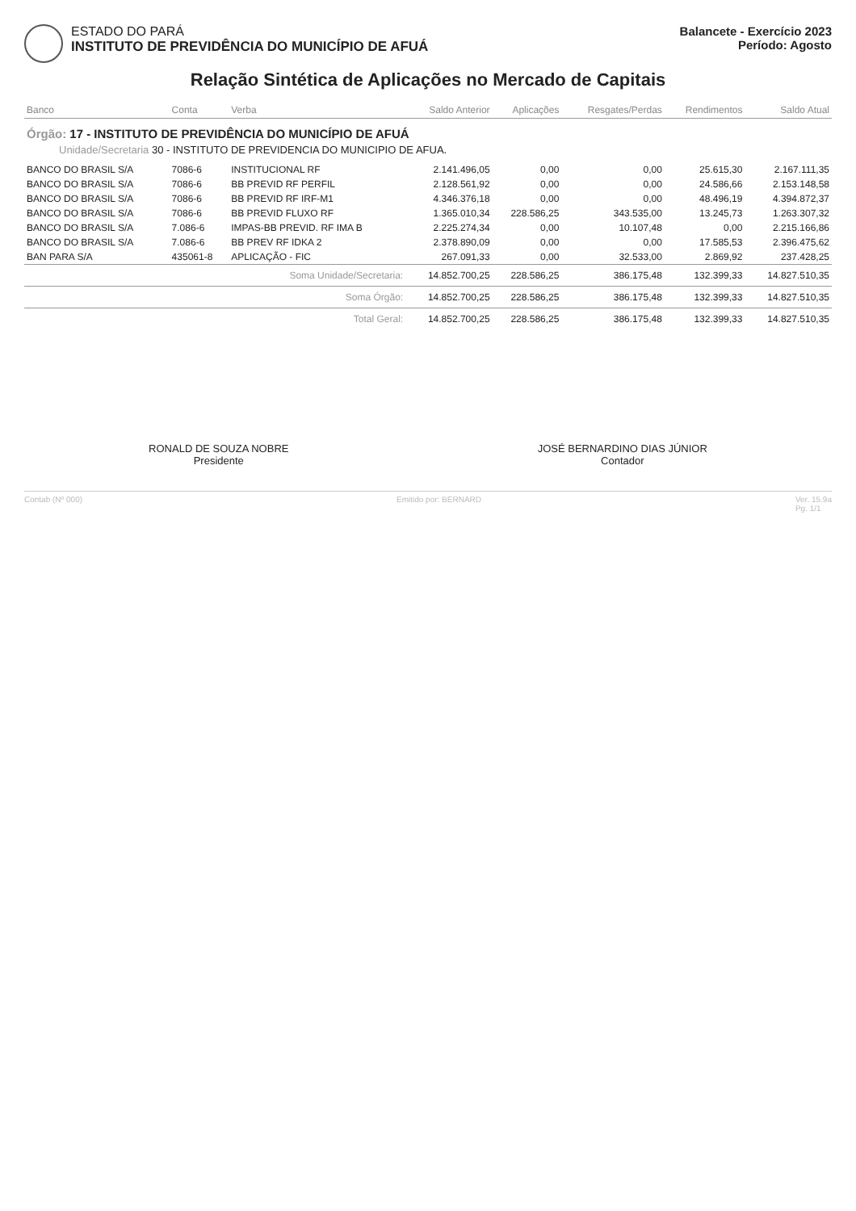ESTADO DO PARÁ
INSTITUTO DE PREVIDÊNCIA DO MUNICÍPIO DE AFUÁ
Balancete - Exercício 2023
Período: Agosto
Relação Sintética de Aplicações no Mercado de Capitais
| Banco | Conta | Verba | Saldo Anterior | Aplicações | Resgates/Perdas | Rendimentos | Saldo Atual |
| --- | --- | --- | --- | --- | --- | --- | --- |
| Órgão: 17 - INSTITUTO DE PREVIDÊNCIA DO MUNICÍPIO DE AFUÁ Unidade/Secretaria 30 - INSTITUTO DE PREVIDENCIA DO MUNICIPIO DE AFUA. | | | | | | | |
| BANCO DO BRASIL S/A | 7086-6 | INSTITUCIONAL RF | 2.141.496,05 | 0,00 | 0,00 | 25.615,30 | 2.167.111,35 |
| BANCO DO BRASIL S/A | 7086-6 | BB PREVID RF PERFIL | 2.128.561,92 | 0,00 | 0,00 | 24.586,66 | 2.153.148,58 |
| BANCO DO BRASIL S/A | 7086-6 | BB PREVID RF IRF-M1 | 4.346.376,18 | 0,00 | 0,00 | 48.496,19 | 4.394.872,37 |
| BANCO DO BRASIL S/A | 7086-6 | BB PREVID FLUXO RF | 1.365.010,34 | 228.586,25 | 343.535,00 | 13.245,73 | 1.263.307,32 |
| BANCO DO BRASIL S/A | 7.086-6 | IMPAS-BB PREVID. RF IMA B | 2.225.274,34 | 0,00 | 10.107,48 | 0,00 | 2.215.166,86 |
| BANCO DO BRASIL S/A | 7.086-6 | BB PREV RF IDKA 2 | 2.378.890,09 | 0,00 | 0,00 | 17.585,53 | 2.396.475,62 |
| BAN PARA S/A | 435061-8 | APLICAÇÃO - FIC | 267.091,33 | 0,00 | 32.533,00 | 2.869,92 | 237.428,25 |
| Soma Unidade/Secretaria: | | | 14.852.700,25 | 228.586,25 | 386.175,48 | 132.399,33 | 14.827.510,35 |
| Soma Órgão: | | | 14.852.700,25 | 228.586,25 | 386.175,48 | 132.399,33 | 14.827.510,35 |
| Total Geral: | | | 14.852.700,25 | 228.586,25 | 386.175,48 | 132.399,33 | 14.827.510,35 |
RONALD DE SOUZA NOBRE
Presidente
JOSÉ BERNARDINO DIAS JÚNIOR
Contador
Contab (Nº 000) Emitido por: BERNARD Ver. 15.9a
Pg. 1/1